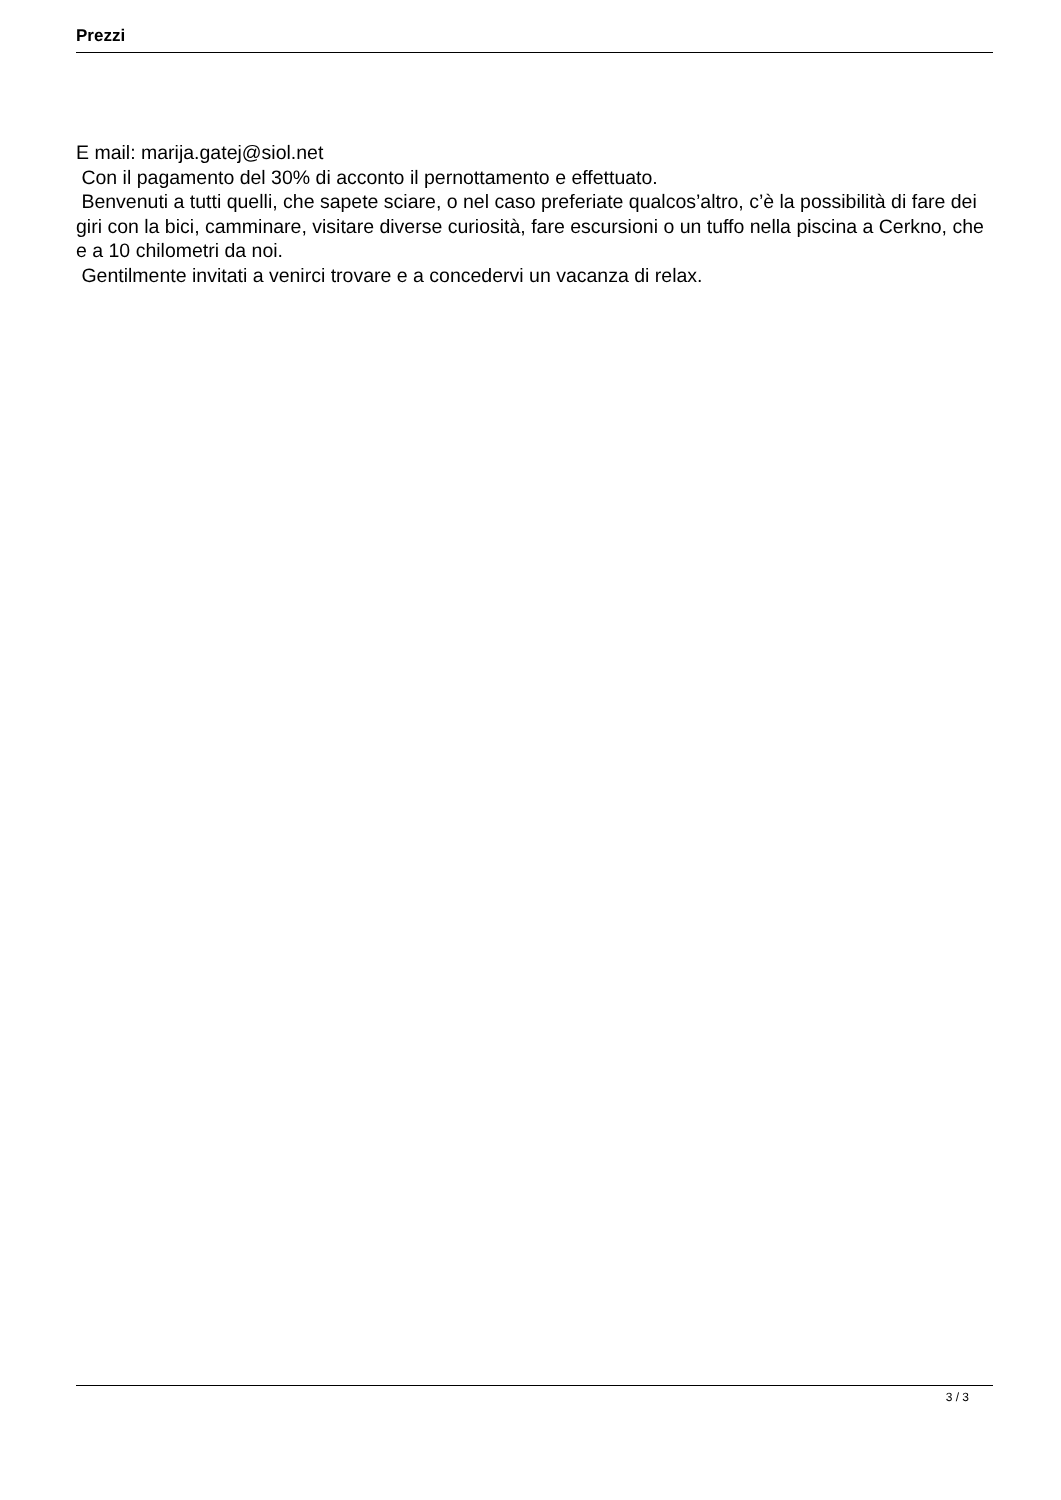Prezzi
E mail: marija.gatej@siol.net
Con il pagamento del 30% di acconto il pernottamento e effettuato.
Benvenuti a tutti quelli, che sapete sciare, o nel caso preferiate qualcos’altro, c’è la possibilità di fare dei giri con la bici, camminare, visitare diverse curiosità, fare escursioni o un tuffo nella piscina a Cerkno, che e a 10 chilometri da noi.
Gentilmente invitati a venirci trovare e a concedervi un vacanza di relax.
3 / 3